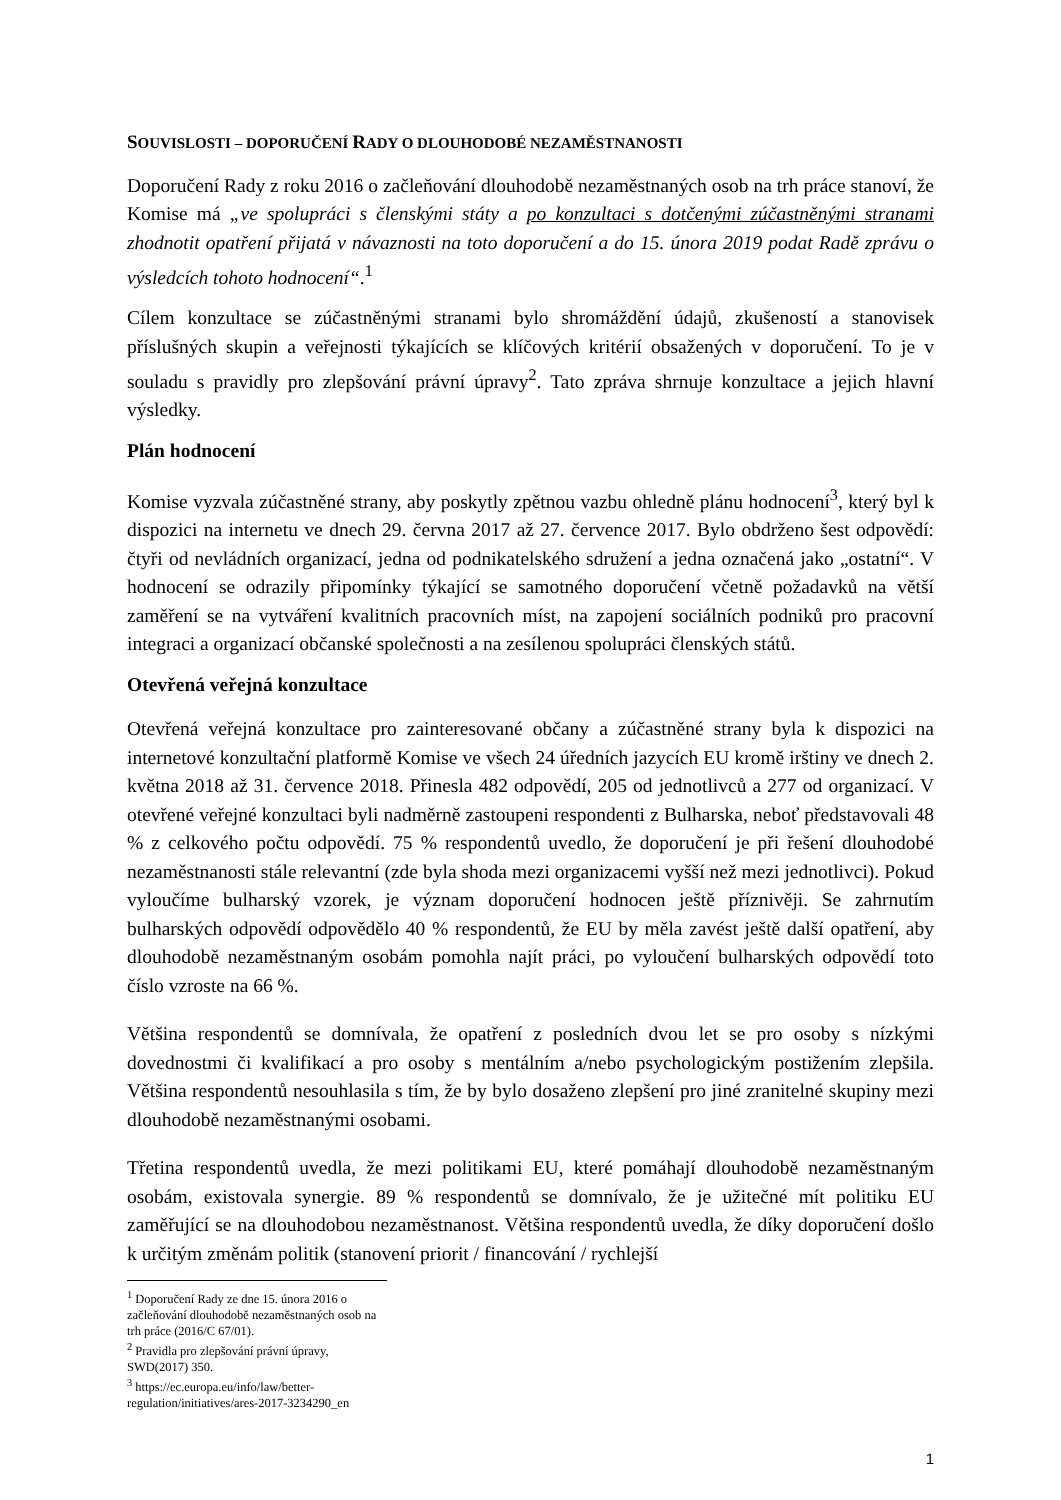SOUVISLOSTI – DOPORUČENÍ RADY O DLOUHODOBÉ NEZAMĚSTNANOSTI
Doporučení Rady z roku 2016 o začleňování dlouhodobě nezaměstnaných osob na trh práce stanoví, že Komise má „ve spolupráci s členskými státy a po konzultaci s dotčenými zúčastněnými stranami zhodnotit opatření přijatá v návaznosti na toto doporučení a do 15. února 2019 podat Radě zprávu o výsledcích tohoto hodnocení“.<sup>1</sup>
Cílem konzultace se zúčastněnými stranami bylo shromáždění údajů, zkušeností a stanovisek příslušných skupin a veřejnosti týkajících se klíčových kritérií obsažených v doporučení. To je v souladu s pravidly pro zlepšování právní úpravy<sup>2</sup>. Tato zpráva shrnuje konzultace a jejich hlavní výsledky.
Plán hodnocení
Komise vyzvala zúčastněné strany, aby poskytly zpětnou vazbu ohledně plánu hodnocení<sup>3</sup>, který byl k dispozici na internetu ve dnech 29. června 2017 až 27. července 2017. Bylo obdrženo šest odpovědí: čtyři od nevládních organizací, jedna od podnikatelského sdružení a jedna označená jako „ostatní“. V hodnocení se odrazily připomínky týkající se samotného doporučení včetně požadavků na větší zaměření se na vytváření kvalitních pracovních míst, na zapojení sociálních podniků pro pracovní integraci a organizací občanské společnosti a na zesílenou spolupráci členských států.
Otevřená veřejná konzultace
Otevřená veřejná konzultace pro zainteresované občany a zúčastněné strany byla k dispozici na internetové konzultační platformě Komise ve všech 24 úředních jazycích EU kromě irštiny ve dnech 2. května 2018 až 31. července 2018. Přinesla 482 odpovědí, 205 od jednotlivců a 277 od organizací. V otevřené veřejné konzultaci byli nadměrně zastoupeni respondenti z Bulharska, neboť představovali 48 % z celkového počtu odpovědí. 75 % respondentů uvedlo, že doporučení je při řešení dlouhodobé nezaměstnanosti stále relevantní (zde byla shoda mezi organizacemi vyšší než mezi jednotlivci). Pokud vyloučíme bulharský vzorek, je význam doporučení hodnocen ještě příznivěji. Se zahrnutím bulharských odpovědí odpovědělo 40 % respondentů, že EU by měla zavést ještě další opatření, aby dlouhodobě nezaměstnaným osobám pomohla najít práci, po vyloučení bulharských odpovědí toto číslo vzroste na 66 %.
Většina respondentů se domnívala, že opatření z posledních dvou let se pro osoby s nízkými dovednostmi či kvalifikací a pro osoby s mentálním a/nebo psychologickým postižením zlepšila. Většina respondentů nesouhlasila s tím, že by bylo dosaženo zlepšení pro jiné zranitelné skupiny mezi dlouhodobě nezaměstnanými osobami.
Třetina respondentů uvedla, že mezi politikami EU, které pomáhají dlouhodobě nezaměstnaným osobám, existovala synergie. 89 % respondentů se domnívalo, že je užitečné mít politiku EU zaměřující se na dlouhodobou nezaměstnanost. Většina respondentů uvedla, že díky doporučení došlo k určitým změnám politik (stanovení priorit / financování / rychlejší
<sup>1</sup> Doporučení Rady ze dne 15. února 2016 o začleňování dlouhodobě nezaměstnaných osob na trh práce (2016/C 67/01).
<sup>2</sup> Pravidla pro zlepšování právní úpravy, SWD(2017) 350.
<sup>3</sup> https://ec.europa.eu/info/law/better-regulation/initiatives/ares-2017-3234290_en
1